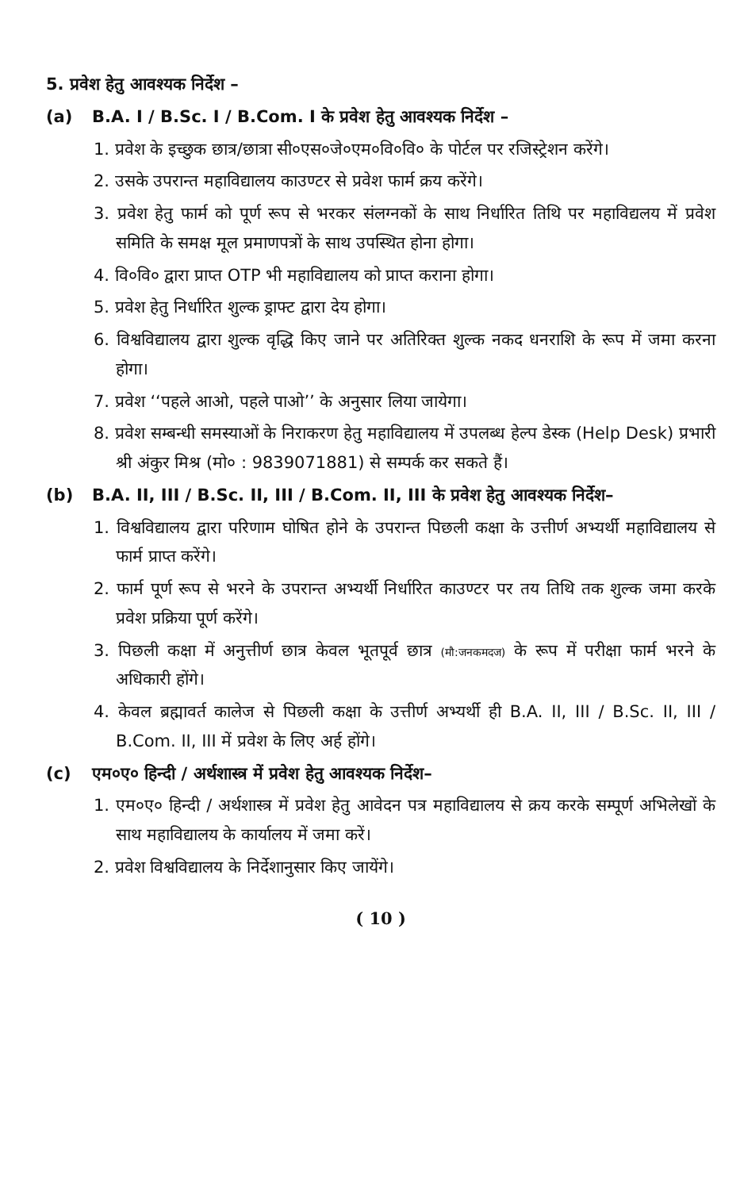5. प्रवेश हेतु आवश्यक निर्देश –
(a) B.A. I / B.Sc. I / B.Com. I के प्रवेश हेतु आवश्यक निर्देश –
1. प्रवेश के इच्छुक छात्र/छात्रा सी०एस०जे०एम०वि०वि० के पोर्टल पर रजिस्ट्रेशन करेंगे।
2. उसके उपरान्त महाविद्यालय काउण्टर से प्रवेश फार्म क्रय करेंगे।
3. प्रवेश हेतु फार्म को पूर्ण रूप से भरकर संलग्नकों के साथ निर्धारित तिथि पर महाविद्यलय में प्रवेश समिति के समक्ष मूल प्रमाणपत्रों के साथ उपस्थित होना होगा।
4. वि०वि० द्वारा प्राप्त OTP भी महाविद्यालय को प्राप्त कराना होगा।
5. प्रवेश हेतु निर्धारित शुल्क ड्राफ्ट द्वारा देय होगा।
6. विश्वविद्यालय द्वारा शुल्क वृद्धि किए जाने पर अतिरिक्त शुल्क नकद धनराशि के रूप में जमा करना होगा।
7. प्रवेश ‘‘पहले आओ, पहले पाओ’’ के अनुसार लिया जायेगा।
8. प्रवेश सम्बन्धी समस्याओं के निराकरण हेतु महाविद्यालय में उपलब्ध हेल्प डेस्क (Help Desk) प्रभारी श्री अंकुर मिश्र (मो० : 9839071881) से सम्पर्क कर सकते हैं।
(b) B.A. II, III / B.Sc. II, III / B.Com. II, III के प्रवेश हेतु आवश्यक निर्देश–
1. विश्वविद्यालय द्वारा परिणाम घोषित होने के उपरान्त पिछली कक्षा के उत्तीर्ण अभ्यर्थी महाविद्यालय से फार्म प्राप्त करेंगे।
2. फार्म पूर्ण रूप से भरने के उपरान्त अभ्यर्थी निर्धारित काउण्टर पर तय तिथि तक शुल्क जमा करके प्रवेश प्रक्रिया पूर्ण करेंगे।
3. पिछली कक्षा में अनुत्तीर्ण छात्र केवल भूतपूर्व छात्र (मौ:जनकमदज) के रूप में परीक्षा फार्म भरने के अधिकारी होंगे।
4. केवल ब्रह्मावर्त कालेज से पिछली कक्षा के उत्तीर्ण अभ्यर्थी ही B.A. II, III / B.Sc. II, III / B.Com. II, III में प्रवेश के लिए अर्ह होंगे।
(c) एम०ए० हिन्दी / अर्थशास्त्र में प्रवेश हेतु आवश्यक निर्देश–
1. एम०ए० हिन्दी / अर्थशास्त्र में प्रवेश हेतु आवेदन पत्र महाविद्यालय से क्रय करके सम्पूर्ण अभिलेखों के साथ महाविद्यालय के कार्यालय में जमा करें।
2. प्रवेश विश्वविद्यालय के निर्देशानुसार किए जायेंगे।
( 10 )